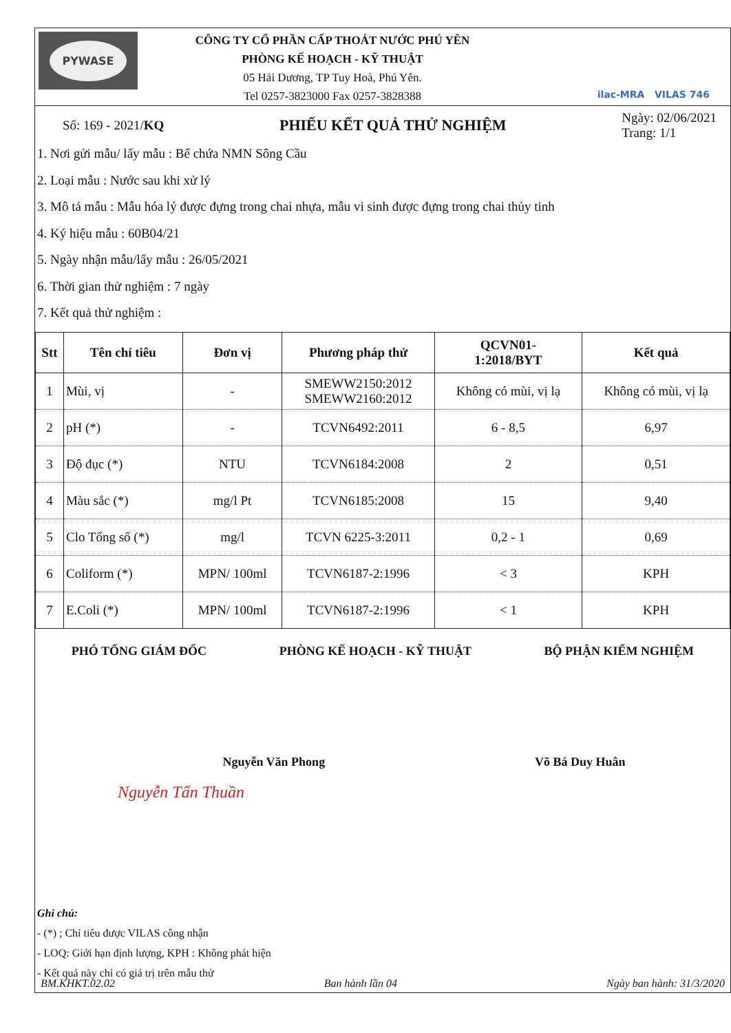PYWASE
CÔNG TY CỔ PHẦN CẤP THOÁT NƯỚC PHÚ YÊN
PHÒNG KẾ HOẠCH - KỸ THUẬT
05 Hải Dương, TP Tuy Hoà, Phú Yên.
Tel 0257-3823000 Fax 0257-3828388
ilac-MRA VILAS 746
Số: 169 - 2021/KQ
PHIẾU KẾT QUẢ THỬ NGHIỆM
Ngày: 02/06/2021
Trang: 1/1
1. Nơi gửi mẫu/ lấy mẫu : Bể chứa NMN Sông Cầu
2. Loại mẫu : Nước sau khi xử lý
3. Mô tả mẫu : Mẫu hóa lý được đựng trong chai nhựa, mẫu vi sinh được đựng trong chai thủy tinh
4. Ký hiệu mẫu : 60B04/21
5. Ngày nhận mẫu/lấy mẫu : 26/05/2021
6. Thời gian thử nghiệm : 7 ngày
7. Kết quả thử nghiệm :
| Stt | Tên chỉ tiêu | Đơn vị | Phương pháp thử | QCVN01- 1:2018/BYT | Kết quả |
| --- | --- | --- | --- | --- | --- |
| 1 | Mùi, vị | - | SMEWW2150:2012 SMEWW2160:2012 | Không có mùi, vị lạ | Không có mùi, vị lạ |
| 2 | pH (*) | - | TCVN6492:2011 | 6 - 8,5 | 6,97 |
| 3 | Độ đục (*) | NTU | TCVN6184:2008 | 2 | 0,51 |
| 4 | Màu sắc (*) | mg/l Pt | TCVN6185:2008 | 15 | 9,40 |
| 5 | Clo Tổng số (*) | mg/l | TCVN 6225-3:2011 | 0,2 - 1 | 0,69 |
| 6 | Coliform (*) | MPN/ 100ml | TCVN6187-2:1996 | < 3 | KPH |
| 7 | E.Coli (*) | MPN/ 100ml | TCVN6187-2:1996 | < 1 | KPH |
PHÓ TỔNG GIÁM ĐỐC PHÒNG KẾ HOẠCH - KỸ THUẬT BỘ PHẬN KIỂM NGHIỆM
Nguyễn Văn Phong Võ Bá Duy Huân
Nguyễn Tấn Thuần
Ghi chú:
- (*) ; Chỉ tiêu được VILAS công nhận
- LOQ: Giới hạn định lượng, KPH : Không phát hiện
- Kết quả này chỉ có giá trị trên mẫu thử
BM.KHKT.02.02 Ban hành lần 04 Ngày ban hành: 31/3/2020